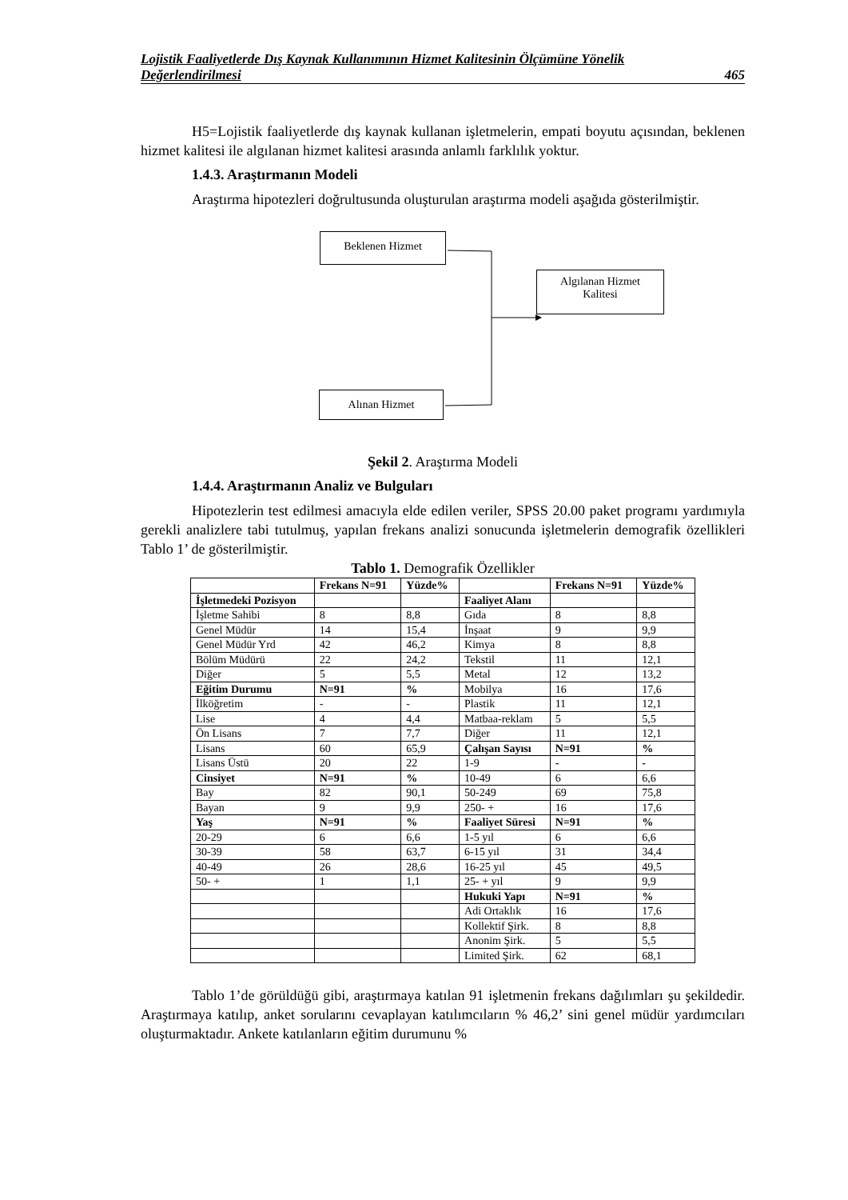Lojistik Faaliyetlerde Dış Kaynak Kullanımının Hizmet Kalitesinin Ölçümüne Yönelik
Değerlendirilmesi 465
H5=Lojistik faaliyetlerde dış kaynak kullanan işletmelerin, empati boyutu açısından, beklenen hizmet kalitesi ile algılanan hizmet kalitesi arasında anlamlı farklılık yoktur.
1.4.3. Araştırmanın Modeli
Araştırma hipotezleri doğrultusunda oluşturulan araştırma modeli aşağıda gösterilmiştir.
Beklenen Hizmet
Algılanan Hizmet
Kalitesi
Alınan Hizmet
Şekil 2. Araştırma Modeli
1.4.4. Araştırmanın Analiz ve Bulguları
Hipotezlerin test edilmesi amacıyla elde edilen veriler, SPSS 20.00 paket programı yardımıyla gerekli analizlere tabi tutulmuş, yapılan frekans analizi sonucunda işletmelerin demografik özellikleri Tablo 1’ de gösterilmiştir.
Tablo 1. Demografik Özellikler
| | Frekans N=91 | Yüzde% | | Frekans N=91 | Yüzde% |
| --- | --- | --- | --- | --- | --- |
| İşletmedeki Pozisyon | | | Faaliyet Alanı | | |
| İşletme Sahibi | 8 | 8,8 | Gıda | 8 | 8,8 |
| Genel Müdür | 14 | 15,4 | İnşaat | 9 | 9,9 |
| Genel Müdür Yrd | 42 | 46,2 | Kimya | 8 | 8,8 |
| Bölüm Müdürü | 22 | 24,2 | Tekstil | 11 | 12,1 |
| Diğer | 5 | 5,5 | Metal | 12 | 13,2 |
| Eğitim Durumu | N=91 | % | Mobilya | 16 | 17,6 |
| İlköğretim | - | - | Plastik | 11 | 12,1 |
| Lise | 4 | 4,4 | Matbaa-reklam | 5 | 5,5 |
| Ön Lisans | 7 | 7,7 | Diğer | 11 | 12,1 |
| Lisans | 60 | 65,9 | Çalışan Sayısı | N=91 | % |
| Lisans Üstü | 20 | 22 | 1-9 | - | - |
| Cinsiyet | N=91 | % | 10-49 | 6 | 6,6 |
| Bay | 82 | 90,1 | 50-249 | 69 | 75,8 |
| Bayan | 9 | 9,9 | 250- + | 16 | 17,6 |
| Yaş | N=91 | % | Faaliyet Süresi | N=91 | % |
| 20-29 | 6 | 6,6 | 1-5 yıl | 6 | 6,6 |
| 30-39 | 58 | 63,7 | 6-15 yıl | 31 | 34,4 |
| 40-49 | 26 | 28,6 | 16-25 yıl | 45 | 49,5 |
| 50- + | 1 | 1,1 | 25- + yıl | 9 | 9,9 |
| | | | Hukuki Yapı | N=91 | % |
| | | | Adi Ortaklık | 16 | 17,6 |
| | | | Kollektif Şirk. | 8 | 8,8 |
| | | | Anonim Şirk. | 5 | 5,5 |
| | | | Limited Şirk. | 62 | 68,1 |
Tablo 1’de görüldüğü gibi, araştırmaya katılan 91 işletmenin frekans dağılımları şu şekildedir. Araştırmaya katılıp, anket sorularını cevaplayan katılımcıların % 46,2’ sini genel müdür yardımcıları oluşturmaktadır. Ankete katılanların eğitim durumunu %